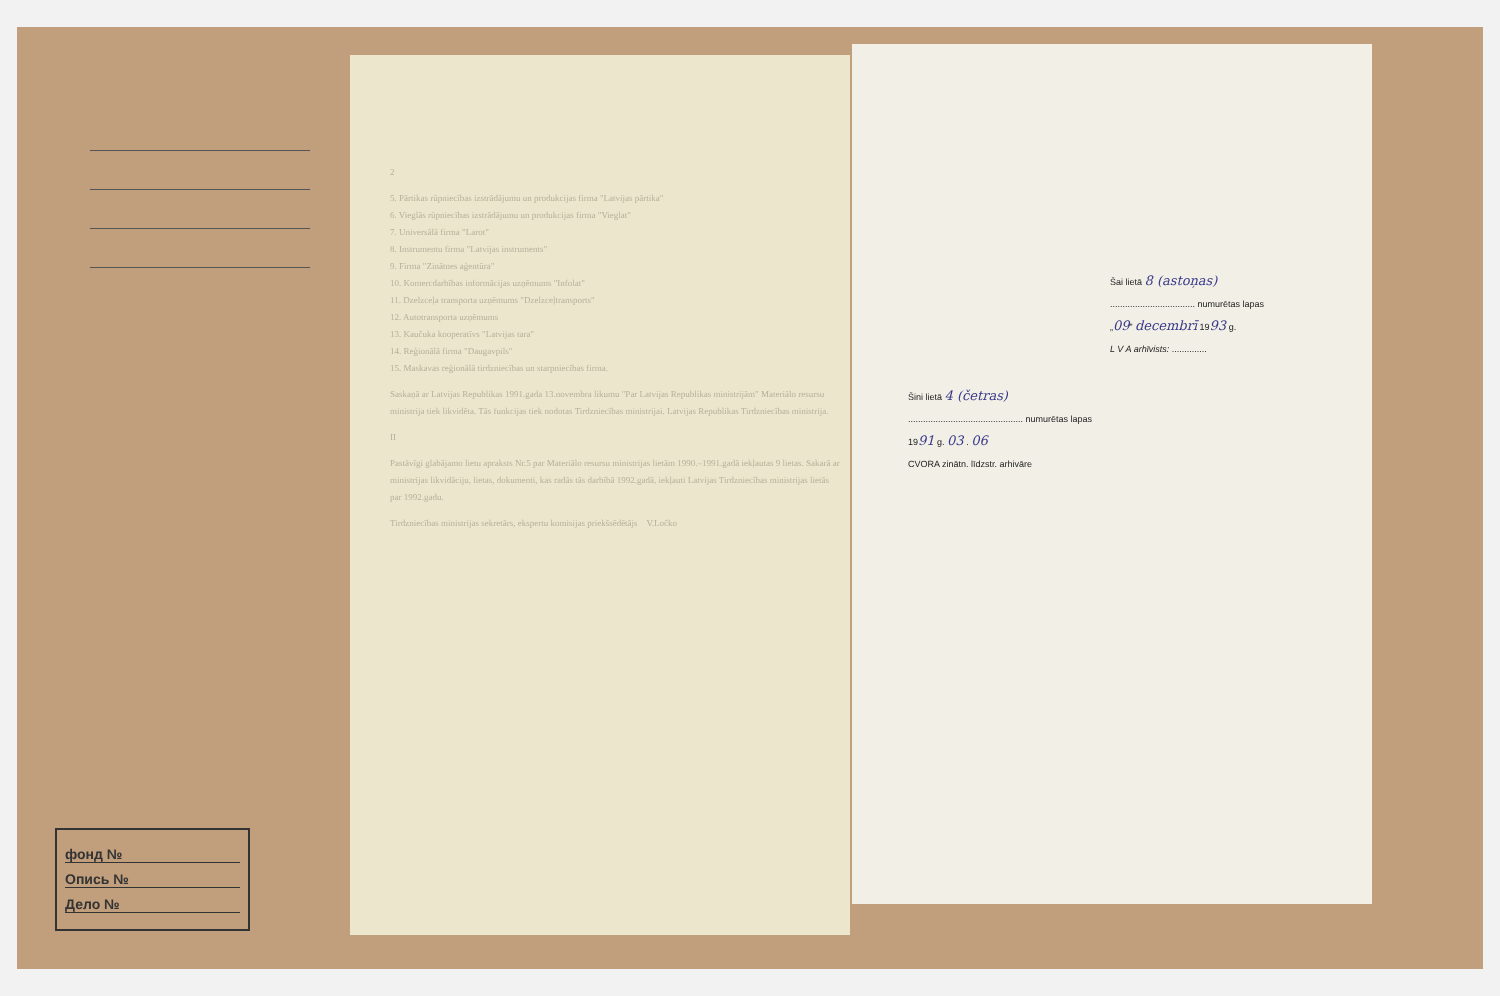фонд №
Опись №
Дело №
2
5. Pārtikas rūpniecības izstrādājumu un produkcijas firma "Latvijas pārtika"
6. Vieglās rūpniecības izstrādājumu un produkcijas firma "Vieglat"
7. Universālā firma "Larot"
8. Instrumentu firma "Latvijas instruments"
9. Firma "Zinātnes aģentūra"
10. Komercdarbības informācijas uzņēmums "Infolat"
11. Dzelzceļa transporta uzņēmums "Dzelzceļtransports"
12. Autotransporta uzņēmums
13. Kaučuka kooperatīvs "Latvijas tara"
14. Reģionālā firma "Daugavpils"
15. Maskavas reģionālā tirdzniecības un starpniecības firma.
Saskaņā ar Latvijas Republikas 1991.gada 13.novembra likumu "Par Latvijas Republikas ministrijām" Materiālo resursu ministrija tiek likvidēta. Tās funkcijas tiek nodotas Tirdzniecības ministrijai. Latvijas Republikas Tirdzniecības ministrija.
II
Pastāvīgi glabājamo lietu apraksts Nr.5 par Materiālo resursu ministrijas lietām 1990.–1991.gadā iekļautas 9 lietas. Sakarā ar ministrijas likvidāciju, lietas, dokumenti, kas radās tās darbībā 1992.gadā, iekļauti Latvijas Tirdzniecības ministrijas lietās par 1992.gadu.
Tirdzniecības ministrijas sekretārs, ekspertu komisijas priekšsēdētājs V.Ločko
Šai lietā 8 (astoņas)
.................................. numurētas lapas
„09” decembrī 1993 g.
L V A arhīvists: ..............
Šini lietā 4 (četras)
.............................................. numurētas lapas
1991 g. 03 . 06
CVORA zinātn. līdzstr. arhivāre